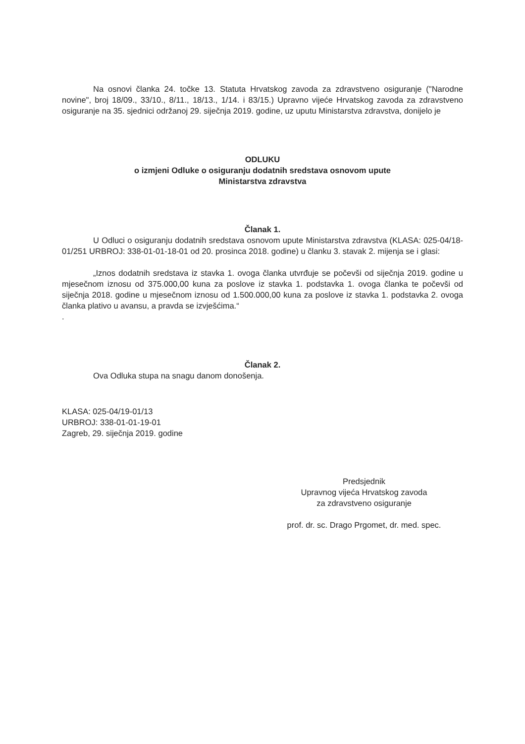Na osnovi članka 24. točke 13. Statuta Hrvatskog zavoda za zdravstveno osiguranje ("Narodne novine", broj 18/09., 33/10., 8/11., 18/13., 1/14. i 83/15.) Upravno vijeće Hrvatskog zavoda za zdravstveno osiguranje na 35. sjednici održanoj 29. siječnja 2019. godine, uz uputu Ministarstva zdravstva, donijelo je
ODLUKU
o izmjeni Odluke o osiguranju dodatnih sredstava osnovom upute
Ministarstva zdravstva
Članak 1.
U Odluci o osiguranju dodatnih sredstava osnovom upute Ministarstva zdravstva (KLASA: 025-04/18-01/251 URBROJ: 338-01-01-18-01 od 20. prosinca 2018. godine) u članku 3. stavak 2. mijenja se i glasi:
„Iznos dodatnih sredstava iz stavka 1. ovoga članka utvrđuje se počevši od siječnja 2019. godine u mjesečnom iznosu od 375.000,00 kuna za poslove iz stavka 1. podstavka 1. ovoga članka te počevši od siječnja 2018. godine u mjesečnom iznosu od 1.500.000,00 kuna za poslove iz stavka 1. podstavka 2. ovoga članka plativo u avansu, a pravda se izvješćima.“
.
Članak 2.
Ova Odluka stupa na snagu danom donošenja.
KLASA: 025-04/19-01/13
URBROJ: 338-01-01-19-01
Zagreb, 29. siječnja 2019. godine
Predsjednik
Upravnog vijeća Hrvatskog zavoda
za zdravstveno osiguranje
prof. dr. sc. Drago Prgomet, dr. med. spec.